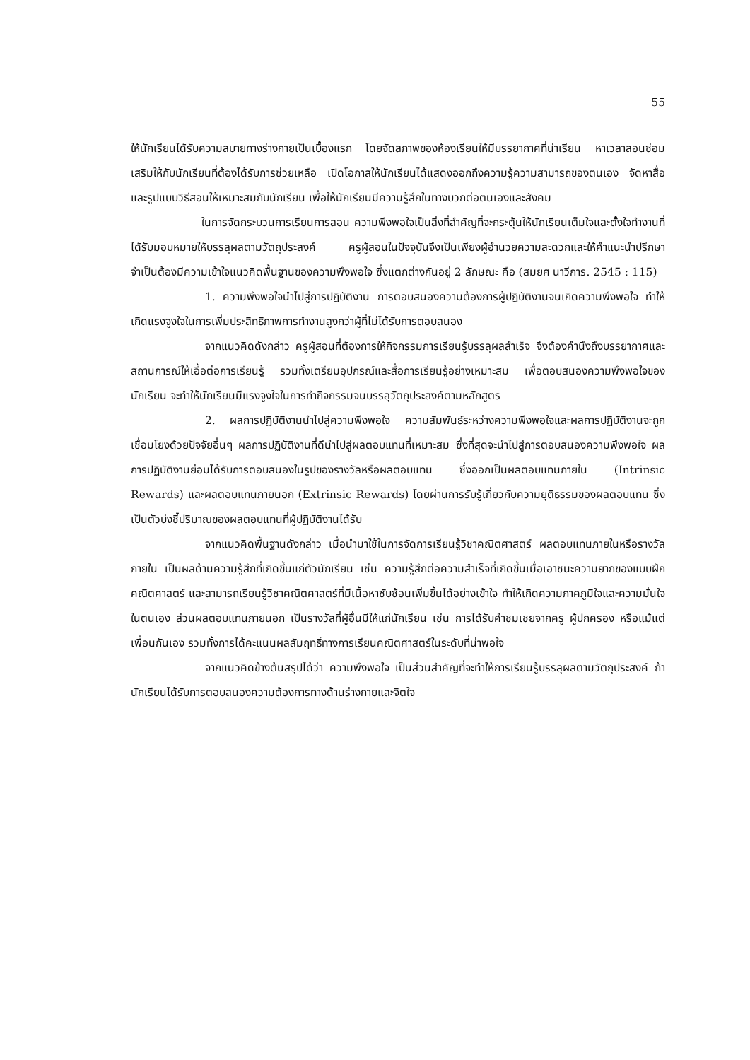55
ให้นักเรียนได้รับความสบายทางร่างกายเป็นเบื้องแรก โดยจัดสภาพของห้องเรียนให้มีบรรยากาศที่น่าเรียน หาเวลาสอนซ่อมเสริมให้กับนักเรียนที่ต้องได้รับการช่วยเหลือ เปิดโอกาสให้นักเรียนได้แสดงออกถึงความรู้ความสามารถของตนเอง จัดหาสื่อและรูปแบบวิธีสอนให้เหมาะสมกับนักเรียน เพื่อให้นักเรียนมีความรู้สึกในทางบวกต่อตนเองและสังคม
ในการจัดกระบวนการเรียนการสอน ความพึงพอใจเป็นสิ่งที่สำคัญที่จะกระตุ้นให้นักเรียนเต็มใจและตั้งใจทำงานที่ได้รับมอบหมายให้บรรลุผลตามวัตถุประสงค์ ครูผู้สอนในปัจจุบันจึงเป็นเพียงผู้อำนวยความสะดวกและให้คำแนะนำปรึกษา จำเป็นต้องมีความเข้าใจแนวคิดพื้นฐานของความพึงพอใจ ซึ่งแตกต่างกันอยู่ 2 ลักษณะ คือ (สมยศ นาวีการ. 2545 : 115)
1. ความพึงพอใจนำไปสู่การปฏิบัติงาน การตอบสนองความต้องการผู้ปฏิบัติงานจนเกิดความพึงพอใจ ทำให้เกิดแรงจูงใจในการเพิ่มประสิทธิภาพการทำงานสูงกว่าผู้ที่ไม่ได้รับการตอบสนอง
จากแนวคิดดังกล่าว ครูผู้สอนที่ต้องการให้กิจกรรมการเรียนรู้บรรลุผลสำเร็จ จึงต้องคำนึงถึงบรรยากาศและสถานการณ์ให้เอื้อต่อการเรียนรู้ รวมทั้งเตรียมอุปกรณ์และสื่อการเรียนรู้อย่างเหมาะสม เพื่อตอบสนองความพึงพอใจของนักเรียน จะทำให้นักเรียนมีแรงจูงใจในการทำกิจกรรมจนบรรลุวัตถุประสงค์ตามหลักสูตร
2. ผลการปฏิบัติงานนำไปสู่ความพึงพอใจ ความสัมพันธ์ระหว่างความพึงพอใจและผลการปฏิบัติงานจะถูกเชื่อมโยงด้วยปัจจัยอื่นๆ ผลการปฏิบัติงานที่ดีนำไปสู่ผลตอบแทนที่เหมาะสม ซึ่งที่สุดจะนำไปสู่การตอบสนองความพึงพอใจ ผลการปฏิบัติงานย่อมได้รับการตอบสนองในรูปของรางวัลหรือผลตอบแทน ซึ่งออกเป็นผลตอบแทนภายใน (Intrinsic Rewards) และผลตอบแทนภายนอก (Extrinsic Rewards) โดยผ่านการรับรู้เกี่ยวกับความยุติธรรมของผลตอบแทน ซึ่งเป็นตัวบ่งชี้ปริมาณของผลตอบแทนที่ผู้ปฏิบัติงานได้รับ
จากแนวคิดพื้นฐานดังกล่าว เมื่อนำมาใช้ในการจัดการเรียนรู้วิชาคณิตศาสตร์ ผลตอบแทนภายในหรือรางวัลภายใน เป็นผลด้านความรู้สึกที่เกิดขึ้นแก่ตัวนักเรียน เช่น ความรู้สึกต่อความสำเร็จที่เกิดขึ้นเมื่อเอาชนะความยากของแบบฝึกคณิตศาสตร์ และสามารถเรียนรู้วิชาคณิตศาสตร์ที่มีเนื้อหาซับซ้อนเพิ่มขึ้นได้อย่างเข้าใจ ทำให้เกิดความภาคภูมิใจและความมั่นใจในตนเอง ส่วนผลตอบแทนภายนอก เป็นรางวัลที่ผู้อื่นมีให้แก่นักเรียน เช่น การได้รับคำชมเชยจากครู ผู้ปกครอง หรือแม้แต่เพื่อนกันเอง รวมทั้งการได้คะแนนผลสัมฤทธิ์ทางการเรียนคณิตศาสตร์ในระดับที่น่าพอใจ
จากแนวคิดข้างต้นสรุปได้ว่า ความพึงพอใจ เป็นส่วนสำคัญที่จะทำให้การเรียนรู้บรรลุผลตามวัตถุประสงค์ ถ้านักเรียนได้รับการตอบสนองความต้องการทางด้านร่างกายและจิตใจ